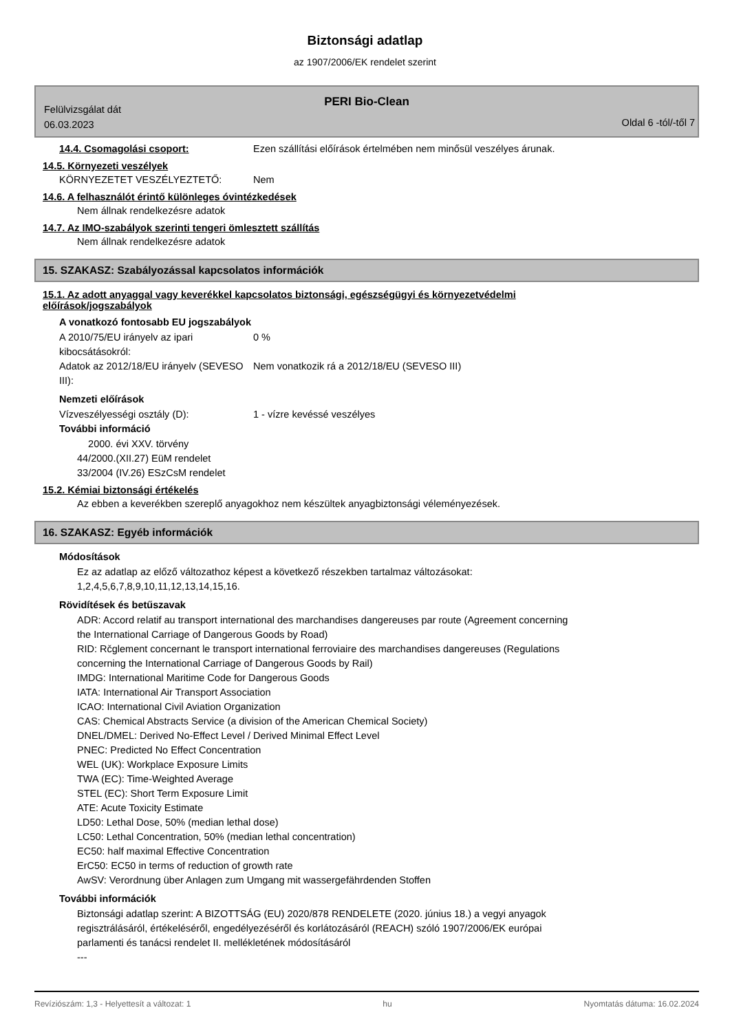Biztonsági adatlap
az 1907/2006/EK rendelet szerint
PERI Bio-Clean
Felülvizsgálat dát
06.03.2023
Oldal 6 -tól/-től 7
14.4. Csomagolási csoport: Ezen szállítási előírások értelmében nem minősül veszélyes árunak.
14.5. Környezeti veszélyek
KÖRNYEZETET VESZÉLYEZTETŐ: Nem
14.6. A felhasználót érintő különleges óvintézkedések
Nem állnak rendelkezésre adatok
14.7. Az IMO-szabályok szerinti tengeri ömlesztett szállítás
Nem állnak rendelkezésre adatok
15. SZAKASZ: Szabályozással kapcsolatos információk
15.1. Az adott anyaggal vagy keverékkel kapcsolatos biztonsági, egészségügyi és környezetvédelmi
előírások/jogszabályok
A vonatkozó fontosabb EU jogszabályok
A 2010/75/EU irányelv az ipari kibocsátásokról:
0 %
Adatok az 2012/18/EU irányelv (SEVESO III):
Nem vonatkozik rá a 2012/18/EU (SEVESO III)
Nemzeti előírások
Vízveszélyességi osztály (D): 1 - vízre kevéssé veszélyes
További információ
2000. évi XXV. törvény
44/2000.(XII.27) EüM rendelet
33/2004 (IV.26) ESzCsM rendelet
15.2. Kémiai biztonsági értékelés
Az ebben a keverékben szereplő anyagokhoz nem készültek anyagbiztonsági véleményezések.
16. SZAKASZ: Egyéb információk
Módosítások
Ez az adatlap az előző változathoz képest a következő részekben tartalmaz változásokat:
1,2,4,5,6,7,8,9,10,11,12,13,14,15,16.
Rövidítések és betűszavak
ADR: Accord relatif au transport international des marchandises dangereuses par route (Agreement concerning
the International Carriage of Dangerous Goods by Road)
RID: Rčglement concernant le transport international ferroviaire des marchandises dangereuses (Regulations
concerning the International Carriage of Dangerous Goods by Rail)
IMDG: International Maritime Code for Dangerous Goods
IATA: International Air Transport Association
ICAO: International Civil Aviation Organization
CAS: Chemical Abstracts Service (a division of the American Chemical Society)
DNEL/DMEL: Derived No-Effect Level / Derived Minimal Effect Level
PNEC: Predicted No Effect Concentration
WEL (UK): Workplace Exposure Limits
TWA (EC): Time-Weighted Average
STEL (EC): Short Term Exposure Limit
ATE: Acute Toxicity Estimate
LD50: Lethal Dose, 50% (median lethal dose)
LC50: Lethal Concentration, 50% (median lethal concentration)
EC50: half maximal Effective Concentration
ErC50: EC50 in terms of reduction of growth rate
AwSV: Verordnung über Anlagen zum Umgang mit wassergefährdenden Stoffen
További információk
Biztonsági adatlap szerint: A BIZOTTSÁG (EU) 2020/878 RENDELETE (2020. június 18.) a vegyi anyagok
regisztrálásáról, értékeléséről, engedélyezéséről és korlátozásáról (REACH) szóló 1907/2006/EK európai
parlamenti és tanácsi rendelet II. mellékletének módosításáról
---
Revíziószám: 1,3 - Helyettesít a változat: 1 hu Nyomtatás dátuma: 16.02.2024